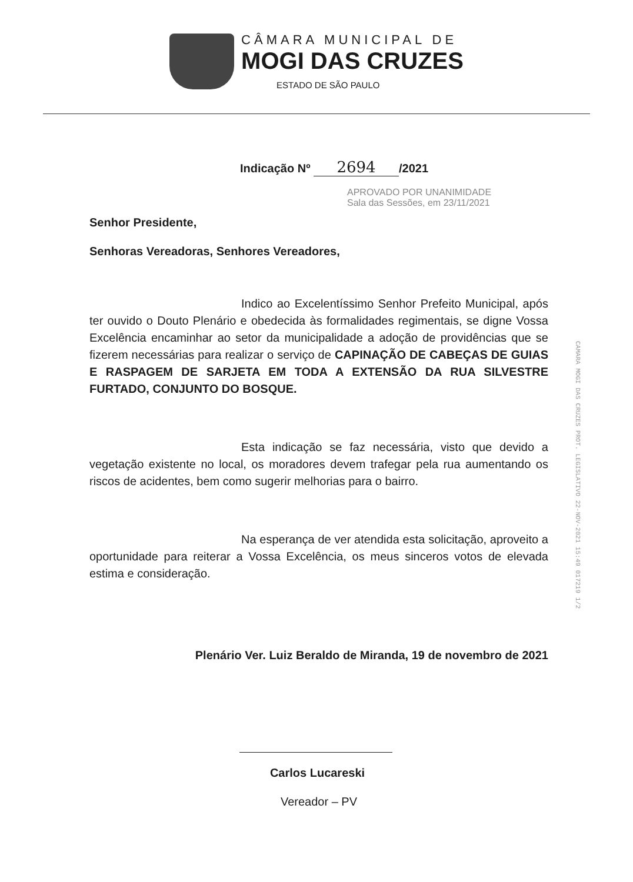CÂMARA MUNICIPAL DE
MOGI DAS CRUZES
ESTADO DE SÃO PAULO
Indicação Nº 2694 /2021
APROVADO POR UNANIMIDADE
Sala das Sessões, em 23/11/2021
Senhor Presidente,
Senhoras Vereadoras, Senhores Vereadores,
Indico ao Excelentíssimo Senhor Prefeito Municipal, após ter ouvido o Douto Plenário e obedecida às formalidades regimentais, se digne Vossa Excelência encaminhar ao setor da municipalidade a adoção de providências que se fizerem necessárias para realizar o serviço de CAPINAÇÃO DE CABEÇAS DE GUIAS E RASPAGEM DE SARJETA EM TODA A EXTENSÃO DA RUA SILVESTRE FURTADO, CONJUNTO DO BOSQUE.
Esta indicação se faz necessária, visto que devido a vegetação existente no local, os moradores devem trafegar pela rua aumentando os riscos de acidentes, bem como sugerir melhorias para o bairro.
Na esperança de ver atendida esta solicitação, aproveito a oportunidade para reiterar a Vossa Excelência, os meus sinceros votos de elevada estima e consideração.
Plenário Ver. Luiz Beraldo de Miranda, 19 de novembro de 2021
Carlos Lucareski
Vereador – PV
CAMARA MOGI DAS CRUZES PROT. LEGISLATIVO 22-NOV-2021 15:49 017219 1/2